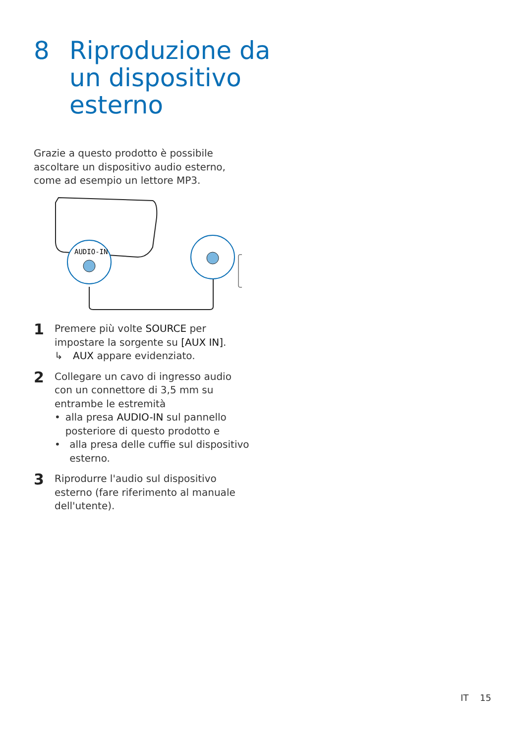8 Riproduzione da
un dispositivo
esterno
Grazie a questo prodotto è possibile ascoltare un dispositivo audio esterno, come ad esempio un lettore MP3.
AUDIO-IN
1
Premere più volte SOURCE per impostare la sorgente su [AUX IN].
↳ AUX appare evidenziato.
2
Collegare un cavo di ingresso audio con un connettore di 3,5 mm su entrambe le estremità
• alla presa AUDIO-IN sul pannello posteriore di questo prodotto e
• alla presa delle cuffie sul dispositivo esterno.
3
Riprodurre l'audio sul dispositivo esterno (fare riferimento al manuale dell'utente).
IT 15